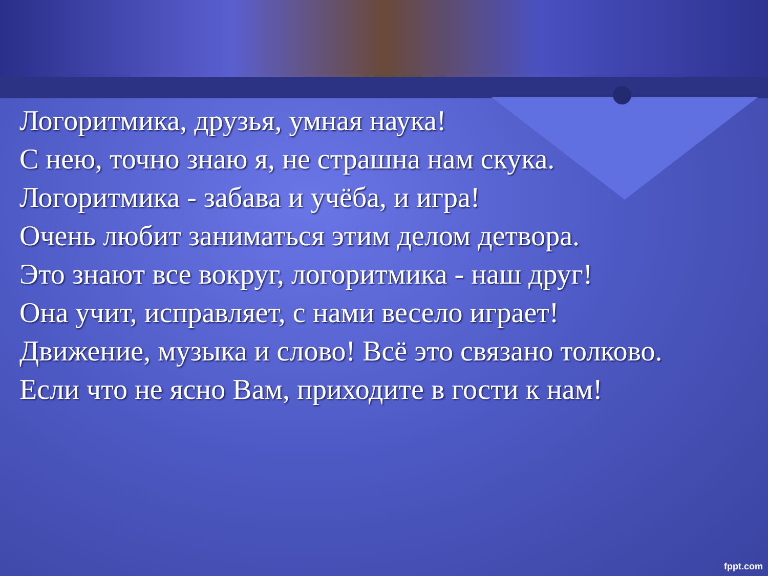Логоритмика, друзья, умная наука!
С нею, точно знаю я, не страшна нам скука.
Логоритмика - забава и учёба, и игра!
Очень любит заниматься этим делом детвора.
Это знают все вокруг, логоритмика - наш друг!
Она учит, исправляет, с нами весело играет!
Движение, музыка и слово! Всё это связано толково.
Если что не ясно Вам, приходите в гости к нам!
fppt.com